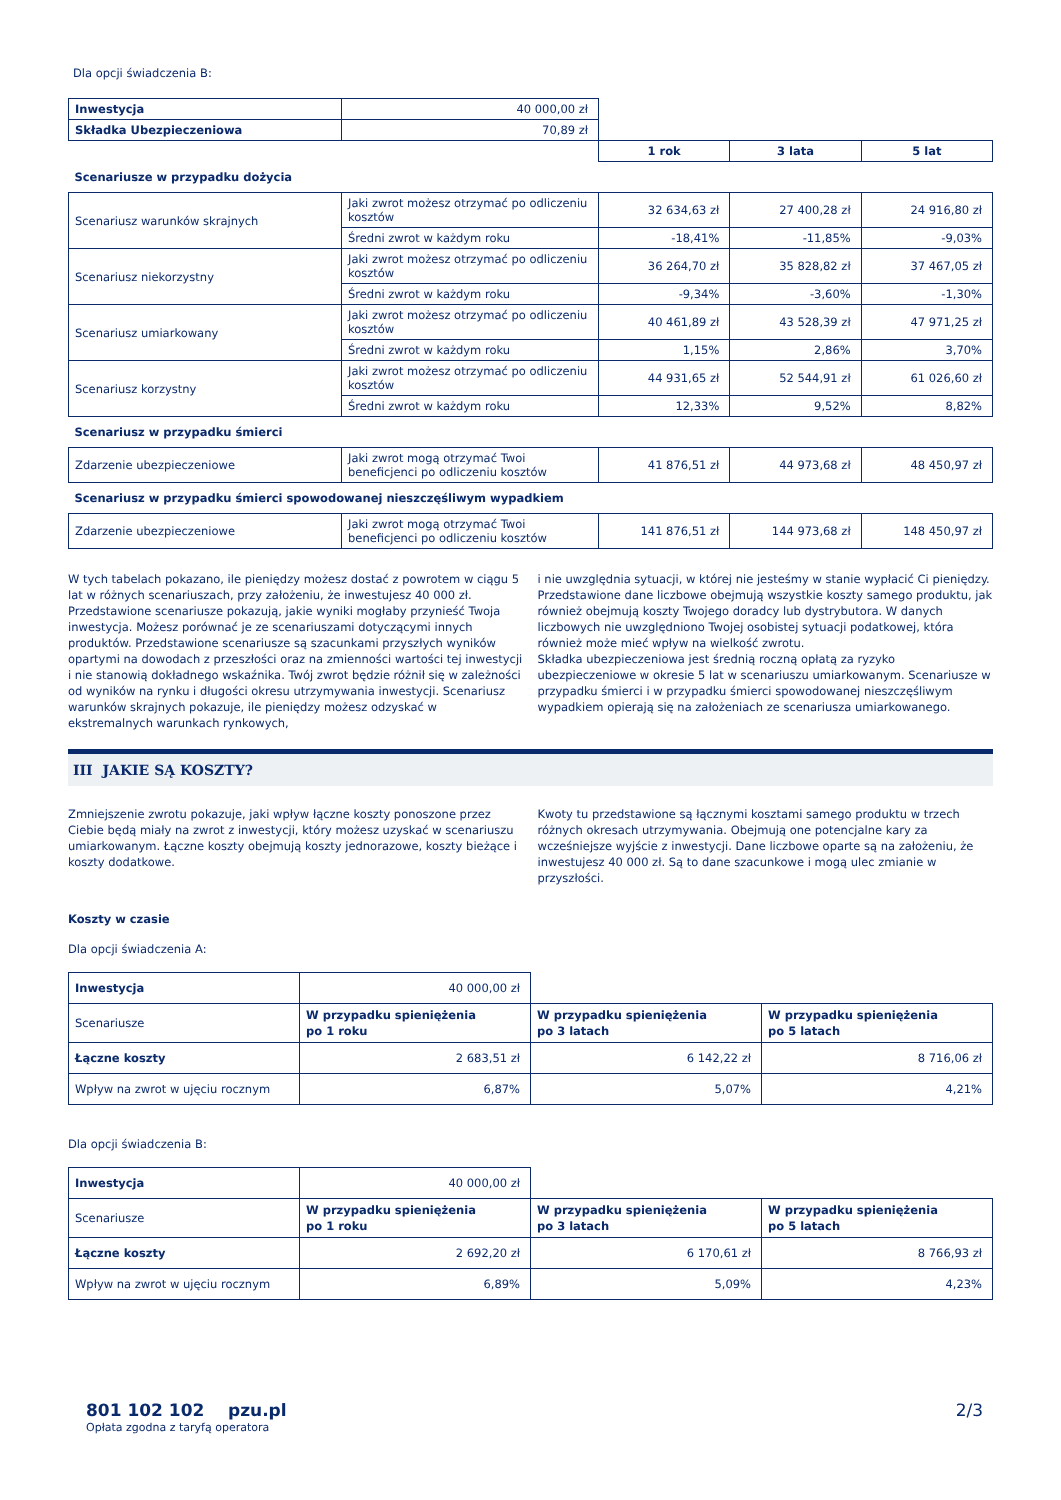Dla opcji świadczenia B:
| Inwestycja | 40 000,00 zł | | | |
| Składka Ubezpieczeniowa | 70,89 zł | | | |
| | | 1 rok | 3 lata | 5 lat |
| Scenariusze w przypadku dożycia | | | | |
| Scenariusz warunków skrajnych | Jaki zwrot możesz otrzymać po odliczeniu kosztów | 32 634,63 zł | 27 400,28 zł | 24 916,80 zł |
| | Średni zwrot w każdym roku | -18,41% | -11,85% | -9,03% |
| Scenariusz niekorzystny | Jaki zwrot możesz otrzymać po odliczeniu kosztów | 36 264,70 zł | 35 828,82 zł | 37 467,05 zł |
| | Średni zwrot w każdym roku | -9,34% | -3,60% | -1,30% |
| Scenariusz umiarkowany | Jaki zwrot możesz otrzymać po odliczeniu kosztów | 40 461,89 zł | 43 528,39 zł | 47 971,25 zł |
| | Średni zwrot w każdym roku | 1,15% | 2,86% | 3,70% |
| Scenariusz korzystny | Jaki zwrot możesz otrzymać po odliczeniu kosztów | 44 931,65 zł | 52 544,91 zł | 61 026,60 zł |
| | Średni zwrot w każdym roku | 12,33% | 9,52% | 8,82% |
| Scenariusz w przypadku śmierci | | | | |
| Zdarzenie ubezpieczeniowe | Jaki zwrot mogą otrzymać Twoi beneficjenci po odliczeniu kosztów | 41 876,51 zł | 44 973,68 zł | 48 450,97 zł |
| Scenariusz w przypadku śmierci spowodowanej nieszczęśliwym wypadkiem | | | | |
| Zdarzenie ubezpieczeniowe | Jaki zwrot mogą otrzymać Twoi beneficjenci po odliczeniu kosztów | 141 876,51 zł | 144 973,68 zł | 148 450,97 zł |
W tych tabelach pokazano, ile pieniędzy możesz dostać z powrotem w ciągu 5 lat w różnych scenariuszach, przy założeniu, że inwestujesz 40 000 zł. Przedstawione scenariusze pokazują, jakie wyniki mogłaby przynieść Twoja inwestycja. Możesz porównać je ze scenariuszami dotyczącymi innych produktów. Przedstawione scenariusze są szacunkami przyszłych wyników opartymi na dowodach z przeszłości oraz na zmienności wartości tej inwestycji i nie stanowią dokładnego wskaźnika. Twój zwrot będzie różnił się w zależności od wyników na rynku i długości okresu utrzymywania inwestycji. Scenariusz warunków skrajnych pokazuje, ile pieniędzy możesz odzyskać w ekstremalnych warunkach rynkowych,
i nie uwzględnia sytuacji, w której nie jesteśmy w stanie wypłacić Ci pieniędzy. Przedstawione dane liczbowe obejmują wszystkie koszty samego produktu, jak również obejmują koszty Twojego doradcy lub dystrybutora. W danych liczbowych nie uwzględniono Twojej osobistej sytuacji podatkowej, która również może mieć wpływ na wielkość zwrotu.
Składka ubezpieczeniowa jest średnią roczną opłatą za ryzyko ubezpieczeniowe w okresie 5 lat w scenariuszu umiarkowanym. Scenariusze w przypadku śmierci i w przypadku śmierci spowodowanej nieszczęśliwym wypadkiem opierają się na założeniach ze scenariusza umiarkowanego.
III JAKIE SĄ KOSZTY?
Zmniejszenie zwrotu pokazuje, jaki wpływ łączne koszty ponoszone przez Ciebie będą miały na zwrot z inwestycji, który możesz uzyskać w scenariuszu umiarkowanym. Łączne koszty obejmują koszty jednorazowe, koszty bieżące i koszty dodatkowe.
Kwoty tu przedstawione są łącznymi kosztami samego produktu w trzech różnych okresach utrzymywania. Obejmują one potencjalne kary za wcześniejsze wyjście z inwestycji. Dane liczbowe oparte są na założeniu, że inwestujesz 40 000 zł. Są to dane szacunkowe i mogą ulec zmianie w przyszłości.
Koszty w czasie
Dla opcji świadczenia A:
| Inwestycja | 40 000,00 zł | | |
| Scenariusze | W przypadku spieniężenia po 1 roku | W przypadku spieniężenia po 3 latach | W przypadku spieniężenia po 5 latach |
| Łączne koszty | 2 683,51 zł | 6 142,22 zł | 8 716,06 zł |
| Wpływ na zwrot w ujęciu rocznym | 6,87% | 5,07% | 4,21% |
Dla opcji świadczenia B:
| Inwestycja | 40 000,00 zł | | |
| Scenariusze | W przypadku spieniężenia po 1 roku | W przypadku spieniężenia po 3 latach | W przypadku spieniężenia po 5 latach |
| Łączne koszty | 2 692,20 zł | 6 170,61 zł | 8 766,93 zł |
| Wpływ na zwrot w ujęciu rocznym | 6,89% | 5,09% | 4,23% |
801 102 102 pzu.pl
Opłata zgodna z taryfą operatora
2/3